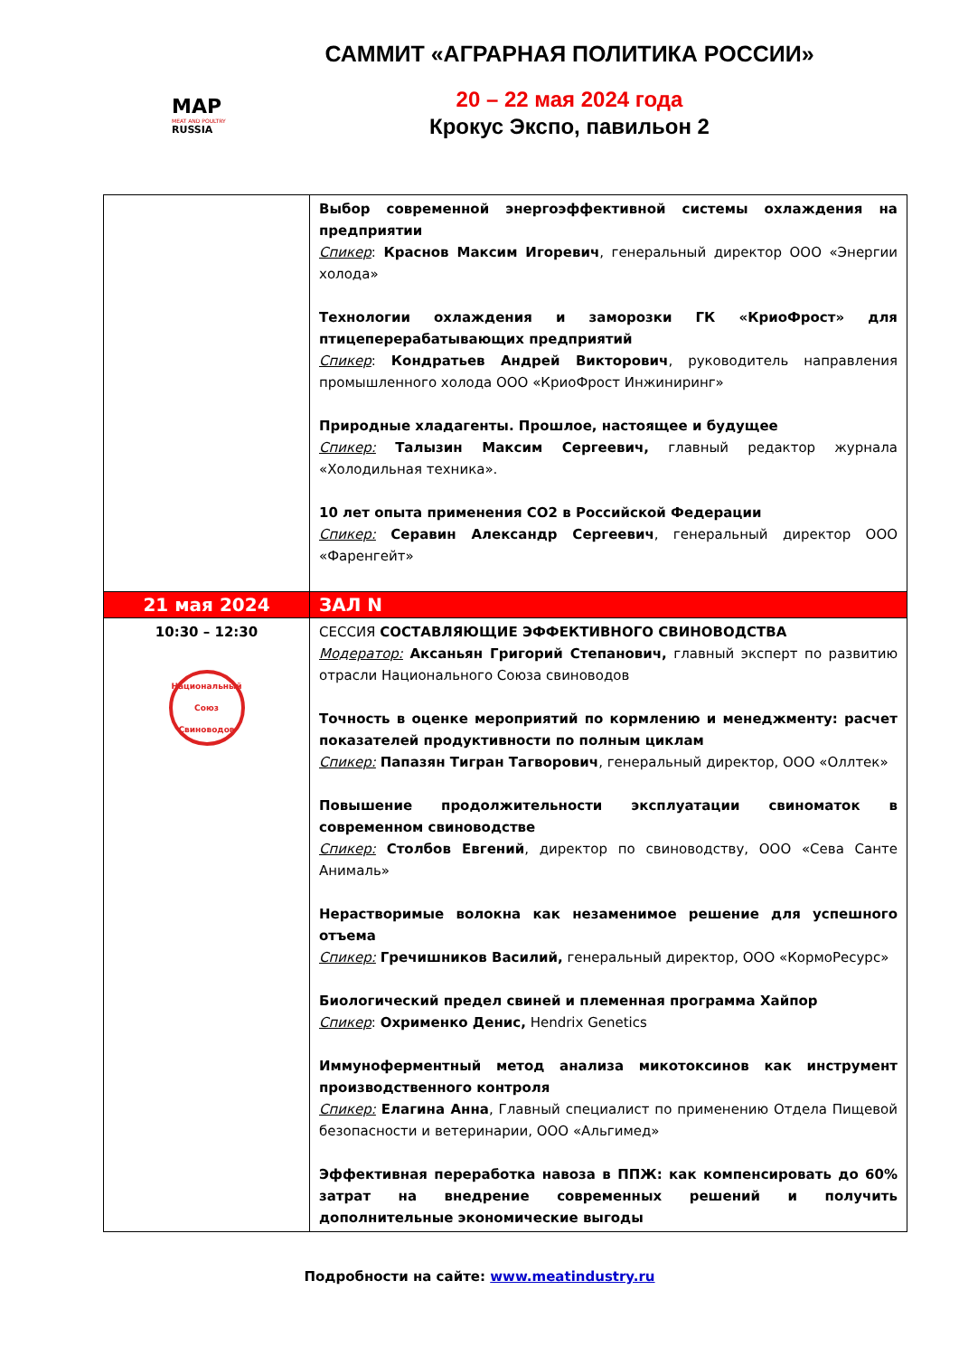MAP
MEAT AND POULTRY
RUSSIA
САММИТ «АГРАРНАЯ ПОЛИТИКА РОССИИ»
20 – 22 мая 2024 года
Крокус Экспо, павильон 2
| | Выбор современной энергоэффективной системы охлаждения на предприятии Спикер : Краснов Максим Игоревич , генеральный директор ООО «Энергии холода» Технологии охлаждения и заморозки ГК «КриоФрост» для птицеперерабатывающих предприятий Спикер : Кондратьев Андрей Викторович , руководитель направления промышленного холода ООО «КриоФрост Инжиниринг» Природные хладагенты. Прошлое, настоящее и будущее Спикер: Талызин Максим Сергеевич, главный редактор журнала «Холодильная техника». 10 лет опыта применения СО2 в Российской Федерации Спикер: Серавин Александр Сергеевич , генеральный директор ООО «Фаренгейт» |
| 21 мая 2024 | ЗАЛ N |
| 10:30 – 12:30 Национальный Союз Свиноводов | СЕССИЯ СОСТАВЛЯЮЩИЕ ЭФФЕКТИВНОГО СВИНОВОДСТВА Модератор: Аксаньян Григорий Степанович, главный эксперт по развитию отрасли Национального Союза свиноводов Точность в оценке мероприятий по кормлению и менеджменту: расчет показателей продуктивности по полным циклам Спикер: Папазян Тигран Тагворович , генеральный директор, ООО «Оллтек» Повышение продолжительности эксплуатации свиноматок в современном свиноводстве Спикер: Столбов Евгений , директор по свиноводству, ООО «Сева Санте Анималь» Нерастворимые волокна как незаменимое решение для успешного отъема Спикер: Гречишников Василий, генеральный директор, ООО «КормоРесурс» Биологический предел свиней и племенная программа Хайпор Спикер : Охрименко Денис, Hendrix Genetics Иммуноферментный метод анализа микотоксинов как инструмент производственного контроля Спикер: Елагина Анна , Главный специалист по применению Отдела Пищевой безопасности и ветеринарии, ООО «Альгимед» Эффективная переработка навоза в ППЖ: как компенсировать до 60% затрат на внедрение современных решений и получить дополнительные экономические выгоды |
Подробности на сайте: www.meatindustry.ru